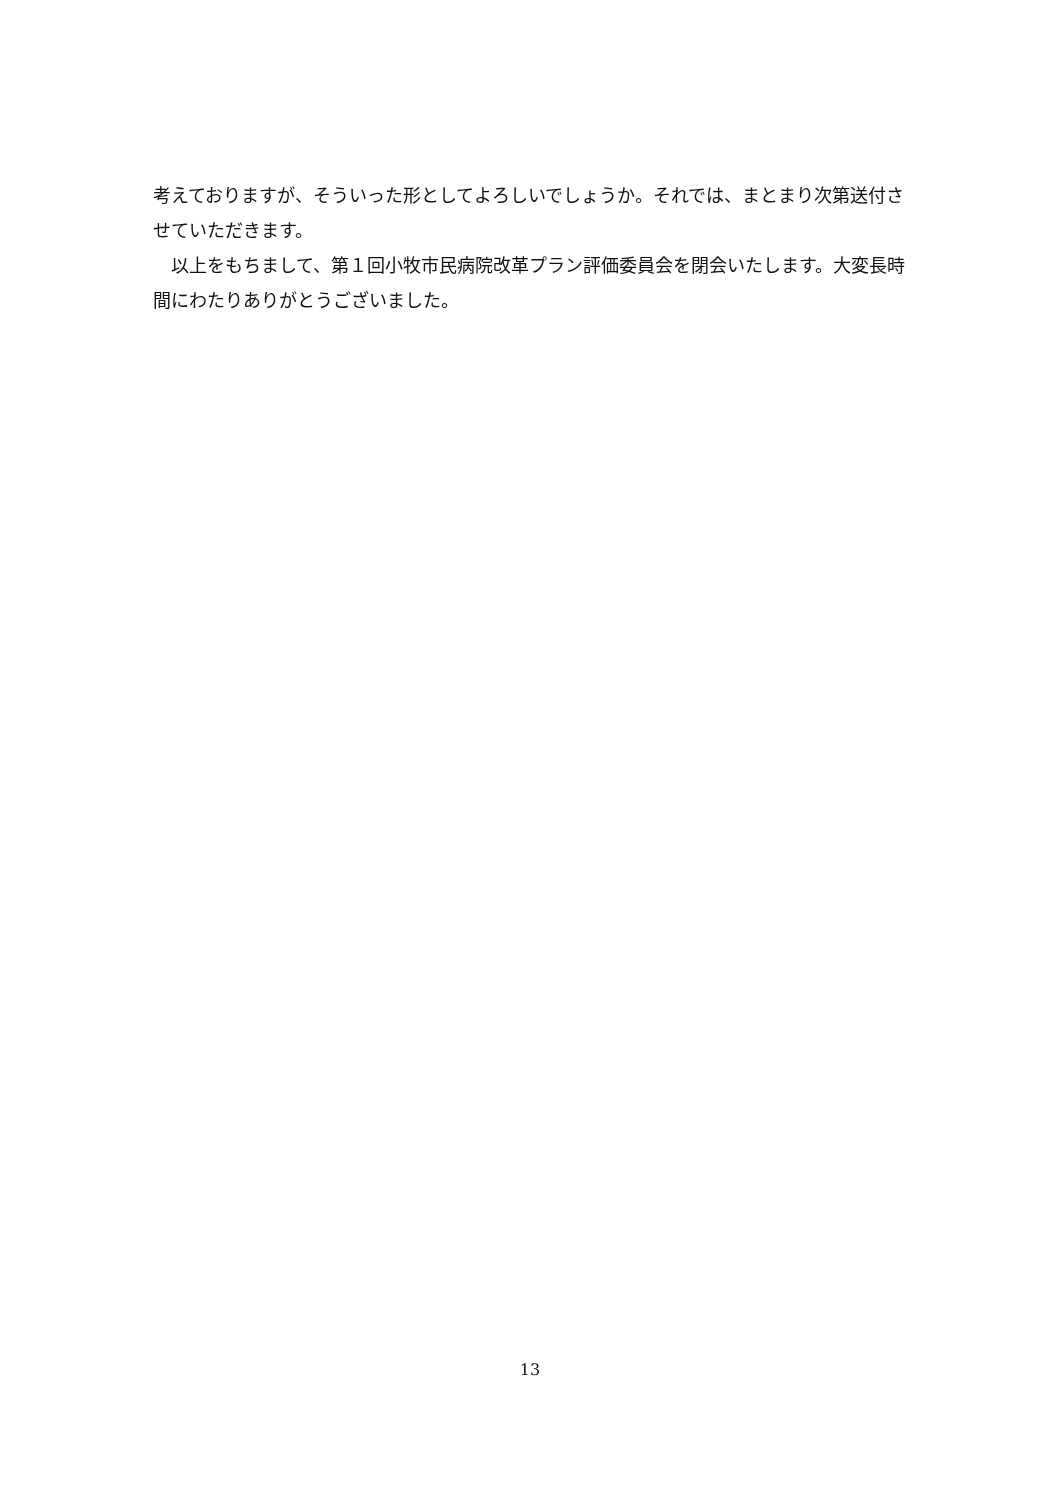考えておりますが、そういった形としてよろしいでしょうか。それでは、まとまり次第送付させていただきます。
　以上をもちまして、第１回小牧市民病院改革プラン評価委員会を閉会いたします。大変長時間にわたりありがとうございました。
13